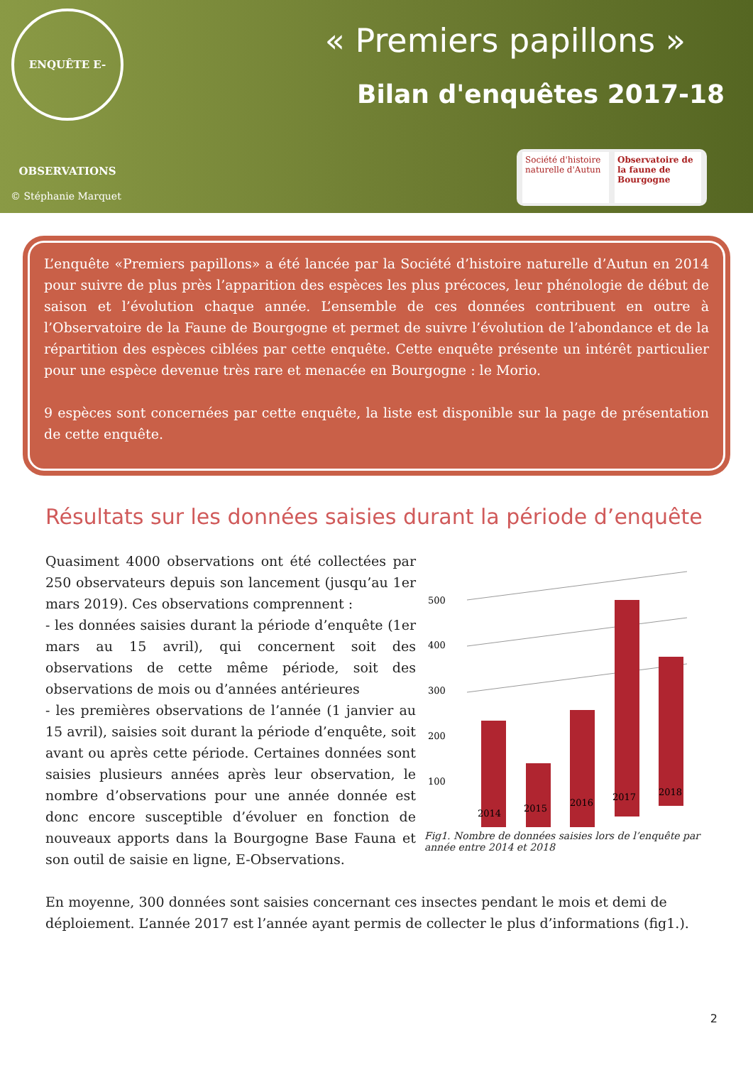ENQUÊTE E-OBSERVATIONS
« Premiers papillons »
Bilan d'enquêtes 2017-18
© Stéphanie Marquet
Société d'histoire naturelle d'Autun
Observatoire de la faune de Bourgogne
L’enquête «Premiers papillons» a été lancée par la Société d’histoire naturelle d’Autun en 2014 pour suivre de plus près l’apparition des espèces les plus précoces, leur phénologie de début de saison et l’évolution chaque année. L’ensemble de ces données contribuent en outre à l’Observatoire de la Faune de Bourgogne et permet de suivre l’évolution de l’abondance et de la répartition des espèces ciblées par cette enquête. Cette enquête présente un intérêt particulier pour une espèce devenue très rare et menacée en Bourgogne : le Morio.
9 espèces sont concernées par cette enquête, la liste est disponible sur la page de présentation de cette enquête.
Résultats sur les données saisies durant la période d’enquête
Quasiment 4000 observations ont été collectées par 250 observateurs depuis son lancement (jusqu’au 1er mars 2019). Ces observations comprennent :
- les données saisies durant la période d’enquête (1er mars au 15 avril), qui concernent soit des observations de cette même période, soit des observations de mois ou d’années antérieures
- les premières observations de l’année (1 janvier au 15 avril), saisies soit durant la période d’enquête, soit avant ou après cette période. Certaines données sont saisies plusieurs années après leur observation, le nombre d’observations pour une année donnée est donc encore susceptible d’évoluer en fonction de nouveaux apports dans la Bourgogne Base Fauna et son outil de saisie en ligne, E-Observations.
500
400
300
200
100
2014
2015
2016
2017
2018
Fig1. Nombre de données saisies lors de l’enquête par année entre 2014 et 2018
En moyenne, 300 données sont saisies concernant ces insectes pendant le mois et demi de déploiement. L’année 2017 est l’année ayant permis de collecter le plus d’informations (fig1.).
2